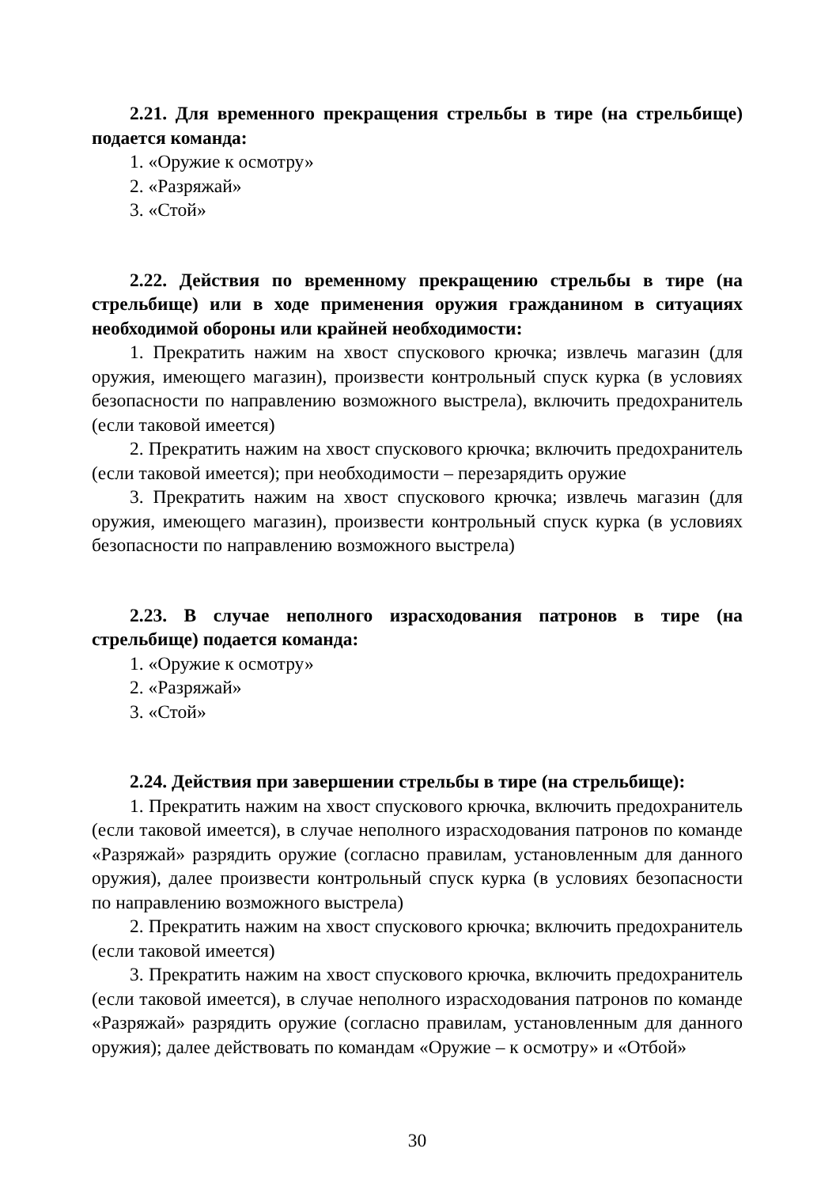2.21. Для временного прекращения стрельбы в тире (на стрельбище) подается команда:
1. «Оружие к осмотру»
2. «Разряжай»
3. «Стой»
2.22. Действия по временному прекращению стрельбы в тире (на стрельбище) или в ходе применения оружия гражданином в ситуациях необходимой обороны или крайней необходимости:
1. Прекратить нажим на хвост спускового крючка; извлечь магазин (для оружия, имеющего магазин), произвести контрольный спуск курка (в условиях безопасности по направлению возможного выстрела), включить предохранитель (если таковой имеется)
2. Прекратить нажим на хвост спускового крючка; включить предохранитель (если таковой имеется); при необходимости – перезарядить оружие
3. Прекратить нажим на хвост спускового крючка; извлечь магазин (для оружия, имеющего магазин), произвести контрольный спуск курка (в условиях безопасности по направлению возможного выстрела)
2.23. В случае неполного израсходования патронов в тире (на стрельбище) подается команда:
1. «Оружие к осмотру»
2. «Разряжай»
3. «Стой»
2.24. Действия при завершении стрельбы в тире (на стрельбище):
1. Прекратить нажим на хвост спускового крючка, включить предохранитель (если таковой имеется), в случае неполного израсходования патронов по команде «Разряжай» разрядить оружие (согласно правилам, установленным для данного оружия), далее произвести контрольный спуск курка (в условиях безопасности по направлению возможного выстрела)
2. Прекратить нажим на хвост спускового крючка; включить предохранитель (если таковой имеется)
3. Прекратить нажим на хвост спускового крючка, включить предохранитель (если таковой имеется), в случае неполного израсходования патронов по команде «Разряжай» разрядить оружие (согласно правилам, установленным для данного оружия); далее действовать по командам «Оружие – к осмотру» и «Отбой»
30